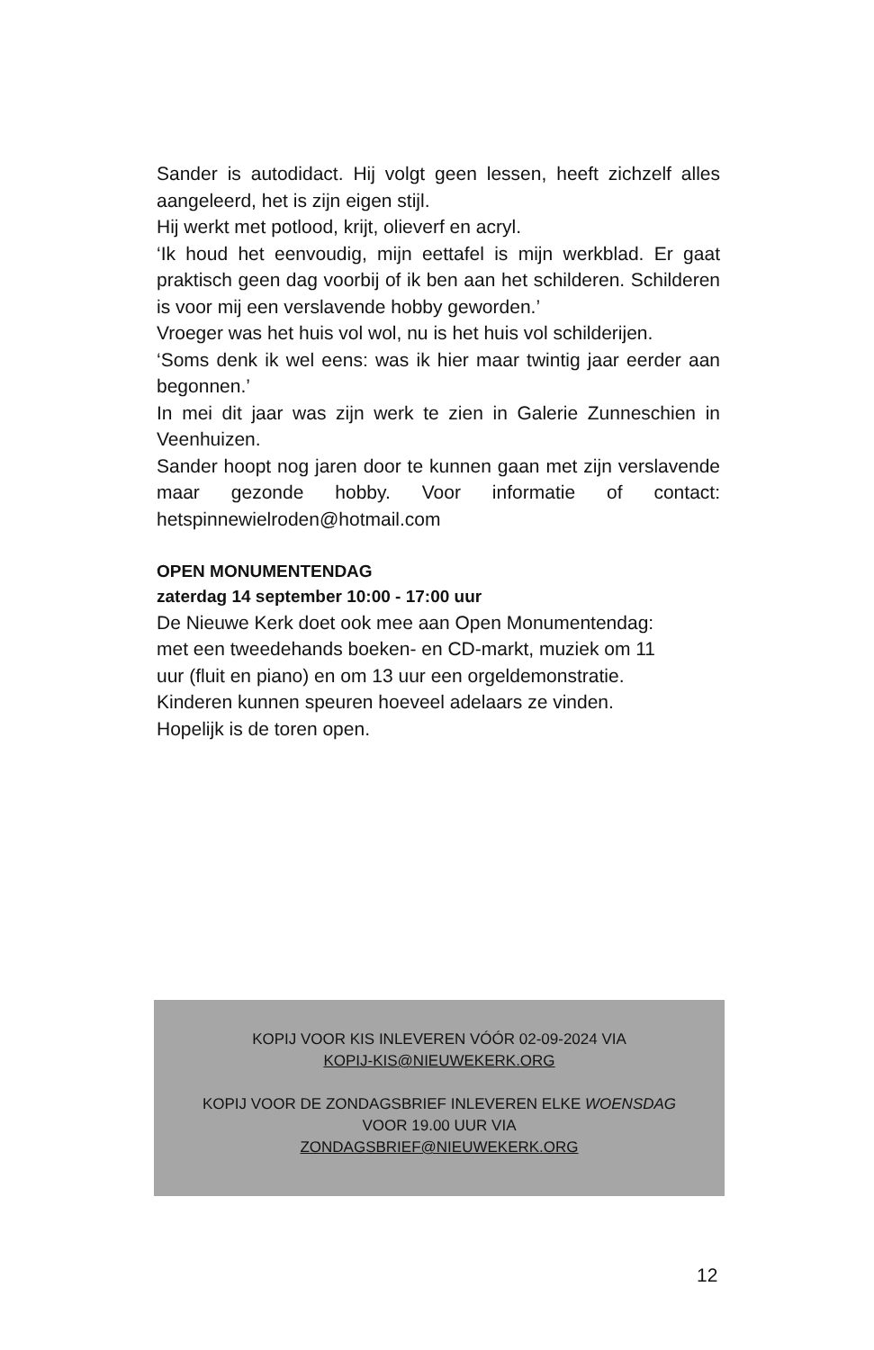Sander is autodidact. Hij volgt geen lessen, heeft zichzelf alles aangeleerd, het is zijn eigen stijl.
Hij werkt met potlood, krijt, olieverf en acryl.
‘Ik houd het eenvoudig, mijn eettafel is mijn werkblad. Er gaat praktisch geen dag voorbij of ik ben aan het schilderen. Schilderen is voor mij een verslavende hobby geworden.’
Vroeger was het huis vol wol, nu is het huis vol schilderijen.
‘Soms denk ik wel eens: was ik hier maar twintig jaar eerder aan begonnen.’
In mei dit jaar was zijn werk te zien in Galerie Zunneschien in Veenhuizen.
Sander hoopt nog jaren door te kunnen gaan met zijn verslavende maar gezonde hobby. Voor informatie of contact: hetspinnewielroden@hotmail.com
OPEN MONUMENTENDAG
zaterdag 14 september 10:00 - 17:00 uur
De Nieuwe Kerk doet ook mee aan Open Monumentendag:
met een tweedehands boeken- en CD-markt, muziek om 11
uur (fluit en piano) en om 13 uur een orgeldemonstratie.
Kinderen kunnen speuren hoeveel adelaars ze vinden.
Hopelijk is de toren open.
KOPIJ VOOR KIS INLEVEREN VÓÓR 02-09-2024 VIA
KOPIJ-KIS@NIEUWEKERK.ORG
KOPIJ VOOR DE ZONDAGSBRIEF INLEVEREN ELKE WOENSDAG
VOOR 19.00 UUR VIA
ZONDAGSBRIEF@NIEUWEKERK.ORG
12